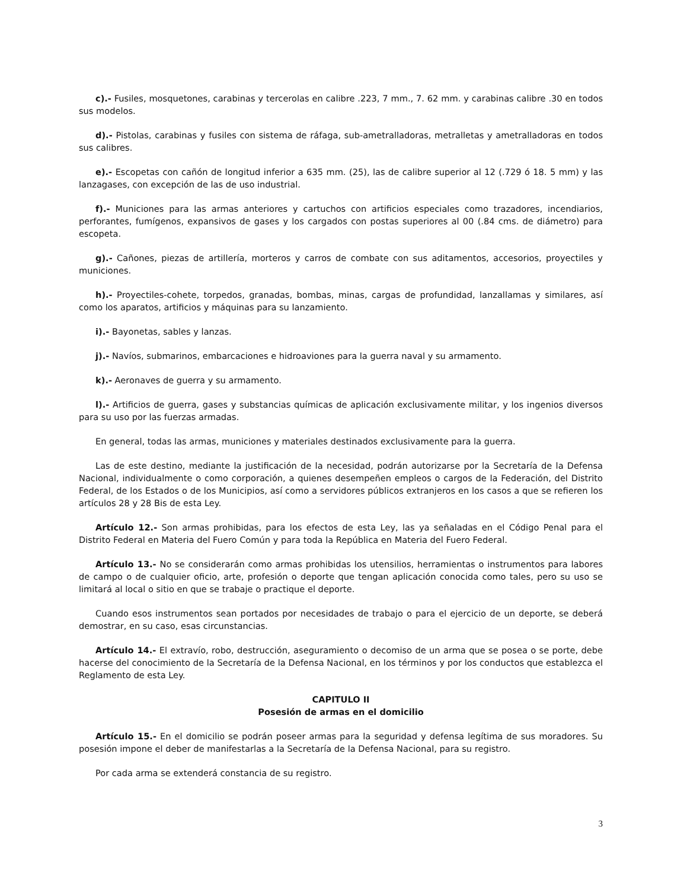c).- Fusiles, mosquetones, carabinas y tercerolas en calibre .223, 7 mm., 7. 62 mm. y carabinas calibre .30 en todos sus modelos.
d).- Pistolas, carabinas y fusiles con sistema de ráfaga, sub-ametralladoras, metralletas y ametralladoras en todos sus calibres.
e).- Escopetas con cañón de longitud inferior a 635 mm. (25), las de calibre superior al 12 (.729 ó 18. 5 mm) y las lanzagases, con excepción de las de uso industrial.
f).- Municiones para las armas anteriores y cartuchos con artificios especiales como trazadores, incendiarios, perforantes, fumígenos, expansivos de gases y los cargados con postas superiores al 00 (.84 cms. de diámetro) para escopeta.
g).- Cañones, piezas de artillería, morteros y carros de combate con sus aditamentos, accesorios, proyectiles y municiones.
h).- Proyectiles-cohete, torpedos, granadas, bombas, minas, cargas de profundidad, lanzallamas y similares, así como los aparatos, artificios y máquinas para su lanzamiento.
i).- Bayonetas, sables y lanzas.
j).- Navíos, submarinos, embarcaciones e hidroaviones para la guerra naval y su armamento.
k).- Aeronaves de guerra y su armamento.
l).- Artificios de guerra, gases y substancias químicas de aplicación exclusivamente militar, y los ingenios diversos para su uso por las fuerzas armadas.
En general, todas las armas, municiones y materiales destinados exclusivamente para la guerra.
Las de este destino, mediante la justificación de la necesidad, podrán autorizarse por la Secretaría de la Defensa Nacional, individualmente o como corporación, a quienes desempeñen empleos o cargos de la Federación, del Distrito Federal, de los Estados o de los Municipios, así como a servidores públicos extranjeros en los casos a que se refieren los artículos 28 y 28 Bis de esta Ley.
Artículo 12.- Son armas prohibidas, para los efectos de esta Ley, las ya señaladas en el Código Penal para el Distrito Federal en Materia del Fuero Común y para toda la República en Materia del Fuero Federal.
Artículo 13.- No se considerarán como armas prohibidas los utensilios, herramientas o instrumentos para labores de campo o de cualquier oficio, arte, profesión o deporte que tengan aplicación conocida como tales, pero su uso se limitará al local o sitio en que se trabaje o practique el deporte.
Cuando esos instrumentos sean portados por necesidades de trabajo o para el ejercicio de un deporte, se deberá demostrar, en su caso, esas circunstancias.
Artículo 14.- El extravío, robo, destrucción, aseguramiento o decomiso de un arma que se posea o se porte, debe hacerse del conocimiento de la Secretaría de la Defensa Nacional, en los términos y por los conductos que establezca el Reglamento de esta Ley.
CAPITULO II
Posesión de armas en el domicilio
Artículo 15.- En el domicilio se podrán poseer armas para la seguridad y defensa legítima de sus moradores. Su posesión impone el deber de manifestarlas a la Secretaría de la Defensa Nacional, para su registro.
Por cada arma se extenderá constancia de su registro.
3